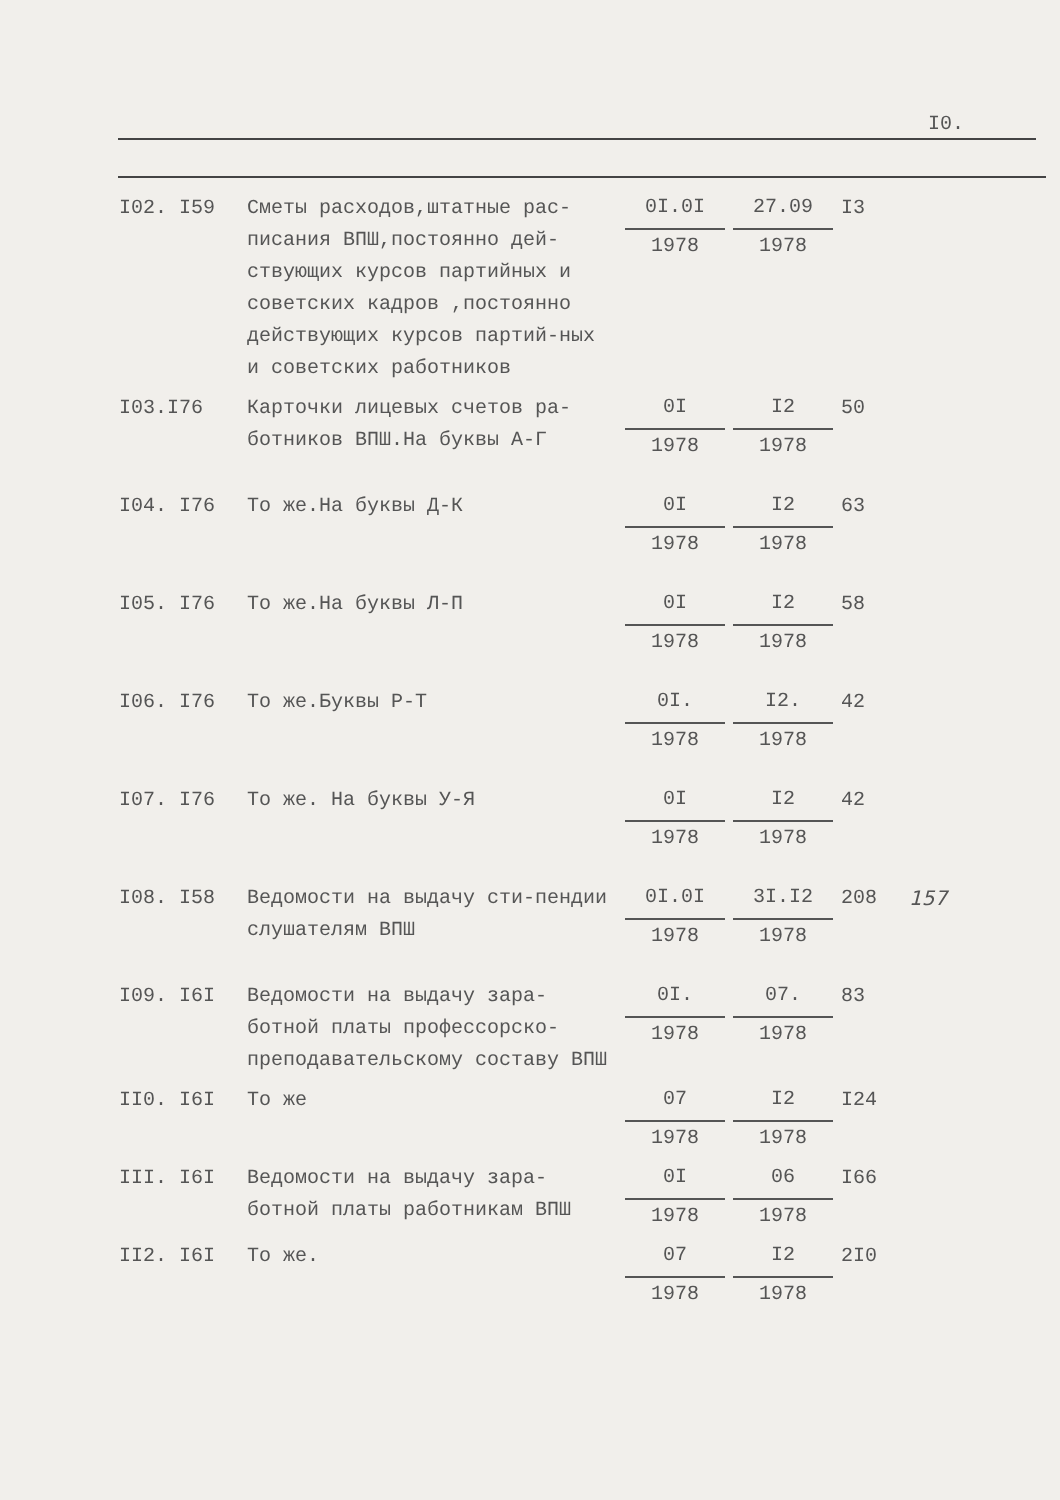I0.
| I02. I59 | Сметы расходов,штатные рас-писания ВПШ,постоянно дей-ствующих курсов партийных и советских кадров ,постоянно действующих курсов партий-ных и советских работников | 0I.0I 1978 | 27.09 1978 | I3 | |
| I03.I76 | Карточки лицевых счетов ра-ботников ВПШ.На буквы А-Г | 0I 1978 | I2 1978 | 50 | |
| I04. I76 | То же.На буквы Д-К | 0I 1978 | I2 1978 | 63 | |
| I05. I76 | То же.На буквы Л-П | 0I 1978 | I2 1978 | 58 | |
| I06. I76 | То же.Буквы Р-Т | 0I. 1978 | I2. 1978 | 42 | |
| I07. I76 | То же. На буквы У-Я | 0I 1978 | I2 1978 | 42 | |
| I08. I58 | Ведомости на выдачу сти-пендии слушателям ВПШ | 0I.0I 1978 | 3I.I2 1978 | 208 | 157 |
| I09. I6I | Ведомости на выдачу зара-ботной платы профессорско-преподавательскому составу ВПШ | 0I. 1978 | 07. 1978 | 83 | |
| II0. I6I | То же | 07 1978 | I2 1978 | I24 | |
| III. I6I | Ведомости на выдачу зара-ботной платы работникам ВПШ | 0I 1978 | 06 1978 | I66 | |
| II2. I6I | То же. | 07 1978 | I2 1978 | 2I0 | |